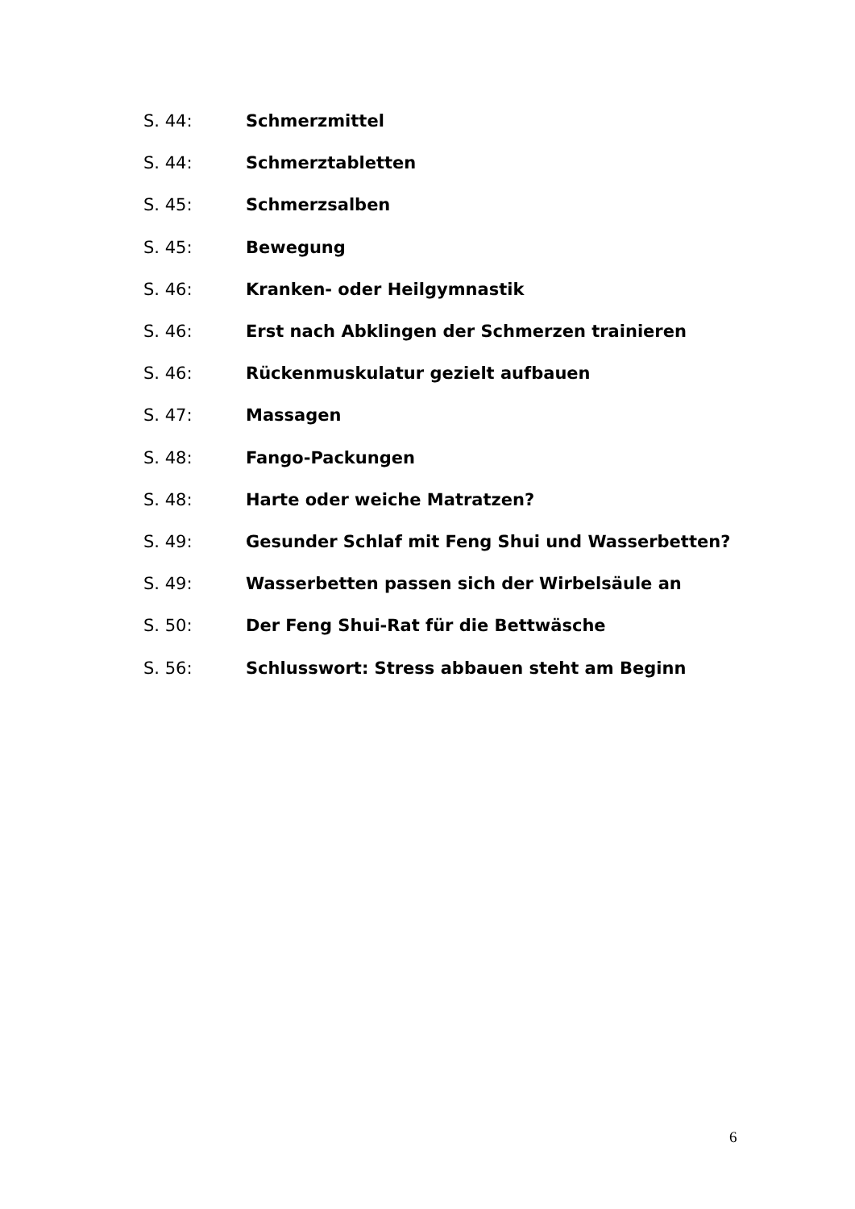S. 44: Schmerzmittel
S. 44: Schmerztabletten
S. 45: Schmerzsalben
S. 45: Bewegung
S. 46: Kranken- oder Heilgymnastik
S. 46: Erst nach Abklingen der Schmerzen trainieren
S. 46: Rückenmuskulatur gezielt aufbauen
S. 47: Massagen
S. 48: Fango-Packungen
S. 48: Harte oder weiche Matratzen?
S. 49: Gesunder Schlaf mit Feng Shui und Wasserbetten?
S. 49: Wasserbetten passen sich der Wirbelsäule an
S. 50: Der Feng Shui-Rat für die Bettwäsche
S. 56: Schlusswort: Stress abbauen steht am Beginn
6